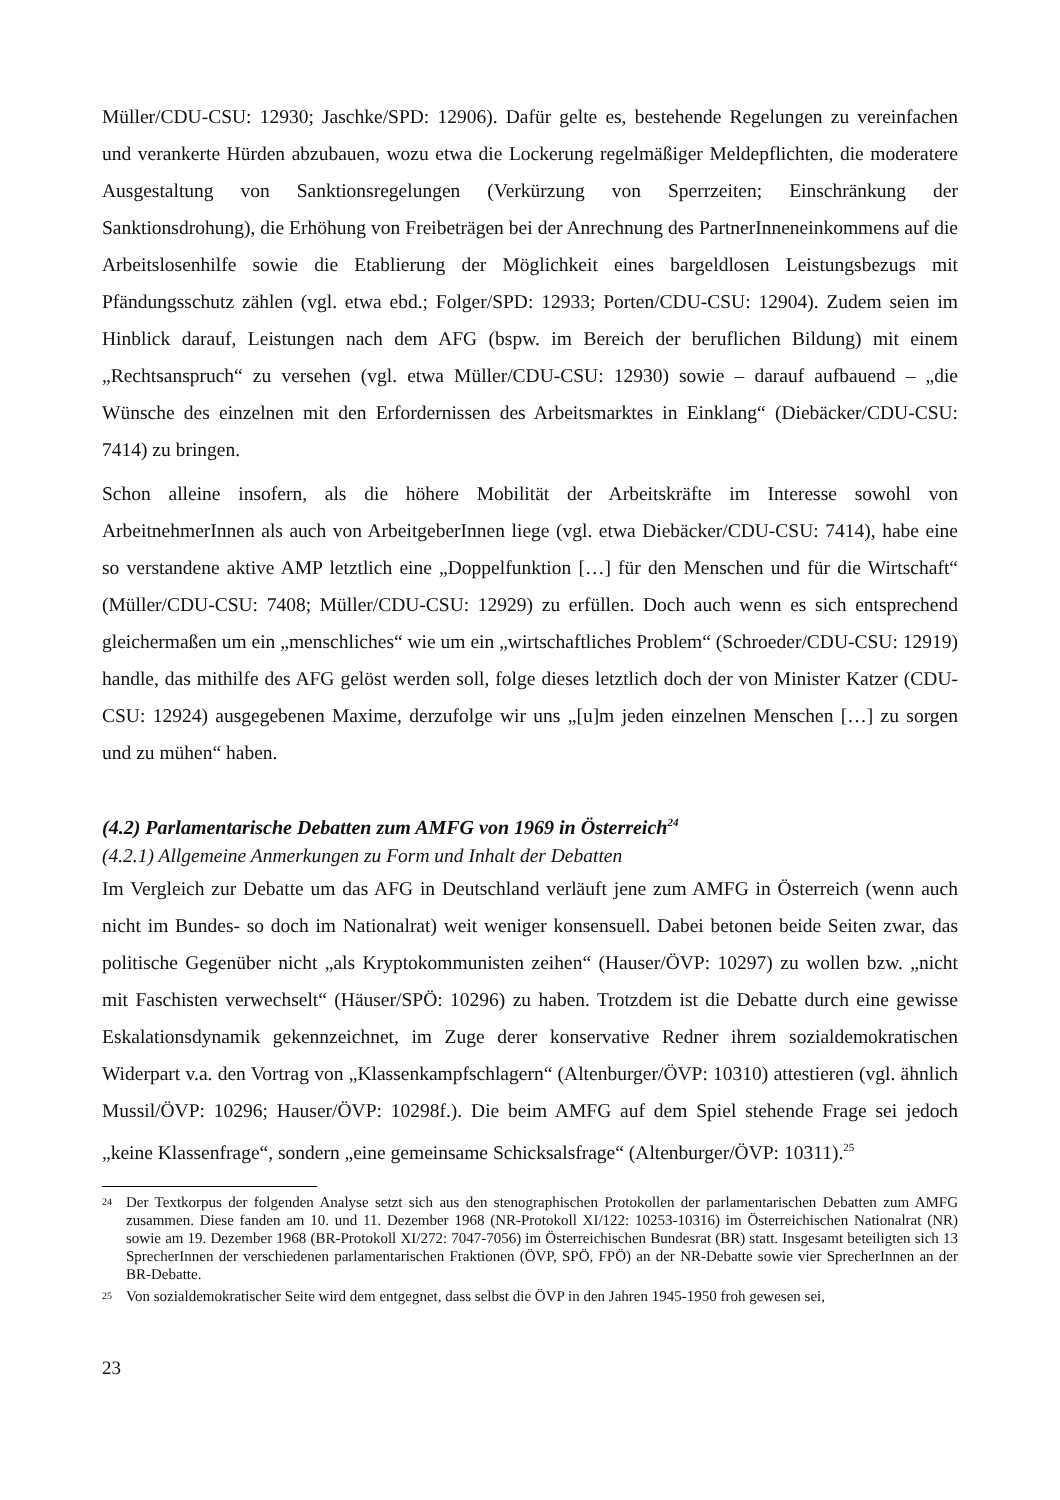Müller/CDU-CSU: 12930; Jaschke/SPD: 12906). Dafür gelte es, bestehende Regelungen zu vereinfachen und verankerte Hürden abzubauen, wozu etwa die Lockerung regelmäßiger Meldepflichten, die moderatere Ausgestaltung von Sanktionsregelungen (Verkürzung von Sperrzeiten; Einschränkung der Sanktionsdrohung), die Erhöhung von Freibeträgen bei der Anrechnung des PartnerInneneinkommens auf die Arbeitslosenhilfe sowie die Etablierung der Möglichkeit eines bargeldlosen Leistungsbezugs mit Pfändungsschutz zählen (vgl. etwa ebd.; Folger/SPD: 12933; Porten/CDU-CSU: 12904). Zudem seien im Hinblick darauf, Leistungen nach dem AFG (bspw. im Bereich der beruflichen Bildung) mit einem „Rechtsanspruch“ zu versehen (vgl. etwa Müller/CDU-CSU: 12930) sowie – darauf aufbauend – „die Wünsche des einzelnen mit den Erfordernissen des Arbeitsmarktes in Einklang“ (Diebäcker/CDU-CSU: 7414) zu bringen.
Schon alleine insofern, als die höhere Mobilität der Arbeitskräfte im Interesse sowohl von ArbeitnehmerInnen als auch von ArbeitgeberInnen liege (vgl. etwa Diebäcker/CDU-CSU: 7414), habe eine so verstandene aktive AMP letztlich eine „Doppelfunktion […] für den Menschen und für die Wirtschaft“ (Müller/CDU-CSU: 7408; Müller/CDU-CSU: 12929) zu erfüllen. Doch auch wenn es sich entsprechend gleichermaßen um ein „menschliches“ wie um ein „wirtschaftliches Problem“ (Schroeder/CDU-CSU: 12919) handle, das mithilfe des AFG gelöst werden soll, folge dieses letztlich doch der von Minister Katzer (CDU-CSU: 12924) ausgegebenen Maxime, derzufolge wir uns „[u]m jeden einzelnen Menschen […] zu sorgen und zu mühen“ haben.
(4.2) Parlamentarische Debatten zum AMFG von 1969 in Österreich<sup>24</sup>
(4.2.1) Allgemeine Anmerkungen zu Form und Inhalt der Debatten
Im Vergleich zur Debatte um das AFG in Deutschland verläuft jene zum AMFG in Österreich (wenn auch nicht im Bundes- so doch im Nationalrat) weit weniger konsensuell. Dabei betonen beide Seiten zwar, das politische Gegenüber nicht „als Kryptokommunisten zeihen“ (Hauser/ÖVP: 10297) zu wollen bzw. „nicht mit Faschisten verwechselt“ (Häuser/SPÖ: 10296) zu haben. Trotzdem ist die Debatte durch eine gewisse Eskalationsdynamik gekennzeichnet, im Zuge derer konservative Redner ihrem sozialdemokratischen Widerpart v.a. den Vortrag von „Klassenkampfschlagern“ (Altenburger/ÖVP: 10310) attestieren (vgl. ähnlich Mussil/ÖVP: 10296; Hauser/ÖVP: 10298f.). Die beim AMFG auf dem Spiel stehende Frage sei jedoch „keine Klassenfrage“, sondern „eine gemeinsame Schicksalsfrage“ (Altenburger/ÖVP: 10311).<sup>25</sup>
24 Der Textkorpus der folgenden Analyse setzt sich aus den stenographischen Protokollen der parlamentarischen Debatten zum AMFG zusammen. Diese fanden am 10. und 11. Dezember 1968 (NR-Protokoll XI/122: 10253-10316) im Österreichischen Nationalrat (NR) sowie am 19. Dezember 1968 (BR-Protokoll XI/272: 7047-7056) im Österreichischen Bundesrat (BR) statt. Insgesamt beteiligten sich 13 SprecherInnen der verschiedenen parlamentarischen Fraktionen (ÖVP, SPÖ, FPÖ) an der NR-Debatte sowie vier SprecherInnen an der BR-Debatte.
25 Von sozialdemokratischer Seite wird dem entgegnet, dass selbst die ÖVP in den Jahren 1945-1950 froh gewesen sei,
23